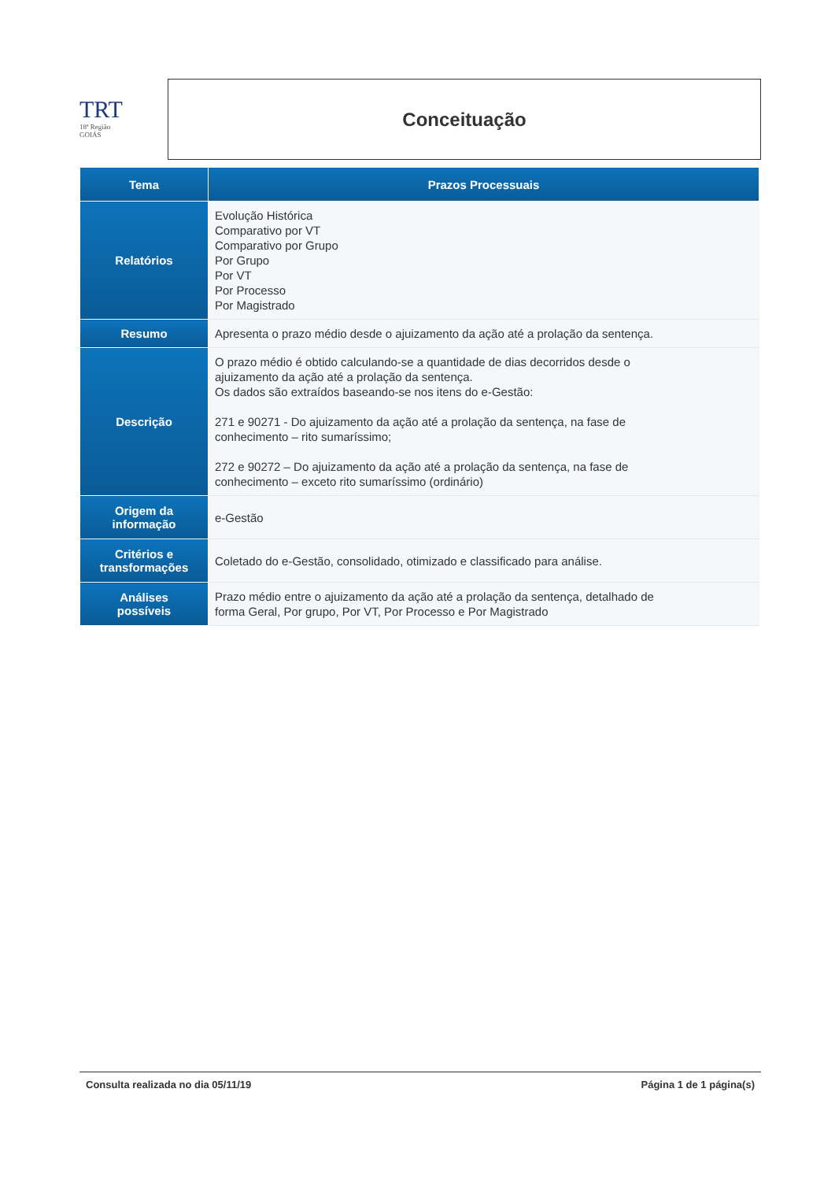TRT
18ª Região
GOIÁS
Conceituação
| Tema | Prazos Processuais |
| --- | --- |
| Relatórios | Evolução Histórica Comparativo por VT Comparativo por Grupo Por Grupo Por VT Por Processo Por Magistrado |
| Resumo | Apresenta o prazo médio desde o ajuizamento da ação até a prolação da sentença. |
| Descrição | O prazo médio é obtido calculando-se a quantidade de dias decorridos desde o ajuizamento da ação até a prolação da sentença. Os dados são extraídos baseando-se nos itens do e-Gestão: 271 e 90271 - Do ajuizamento da ação até a prolação da sentença, na fase de conhecimento – rito sumaríssimo; 272 e 90272 – Do ajuizamento da ação até a prolação da sentença, na fase de conhecimento – exceto rito sumaríssimo (ordinário) |
| Origem da informação | e-Gestão |
| Critérios e transformações | Coletado do e-Gestão, consolidado, otimizado e classificado para análise. |
| Análises possíveis | Prazo médio entre o ajuizamento da ação até a prolação da sentença, detalhado de forma Geral, Por grupo, Por VT, Por Processo e Por Magistrado |
Consulta realizada no dia 05/11/19 Página 1 de 1 página(s)